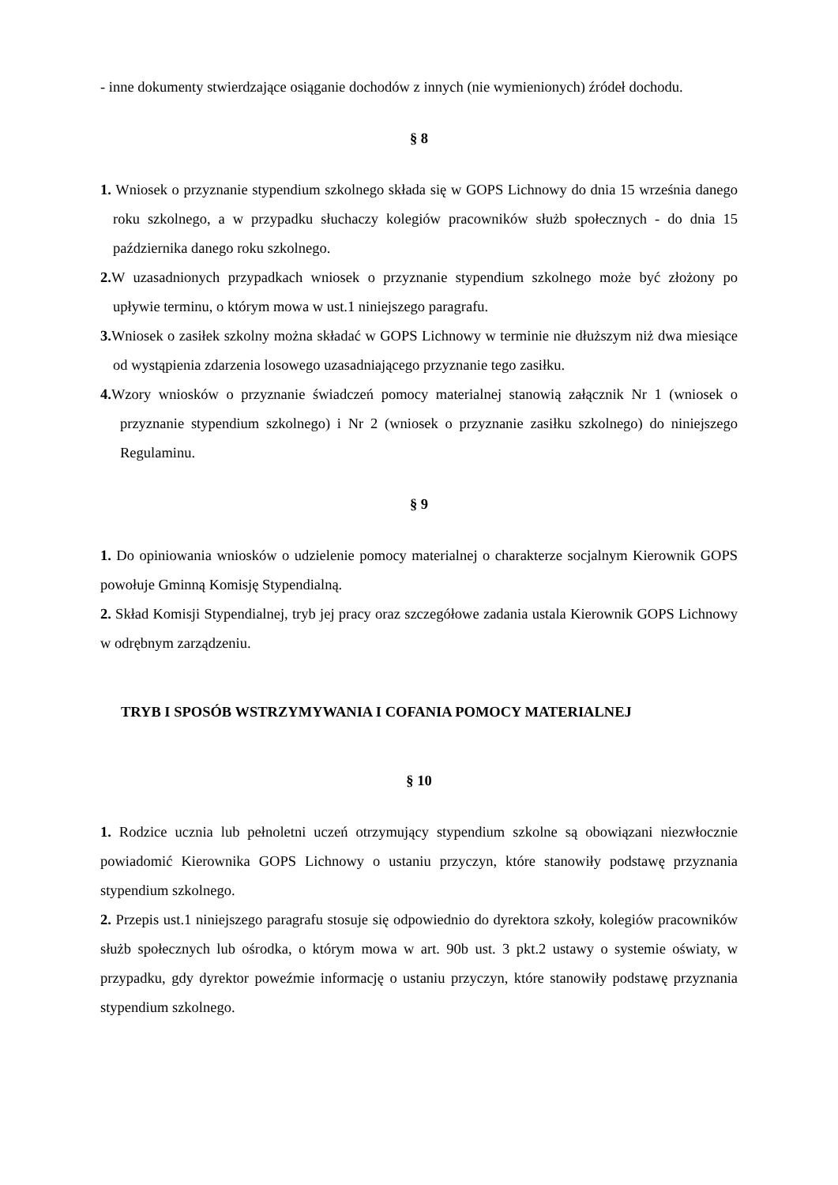- inne dokumenty stwierdzające osiąganie dochodów z innych (nie wymienionych) źródeł dochodu.
§ 8
1. Wniosek o przyznanie stypendium szkolnego składa się w GOPS Lichnowy do dnia 15 września danego roku szkolnego, a w przypadku słuchaczy kolegiów pracowników służb społecznych - do dnia 15 października danego roku szkolnego.
2. W uzasadnionych przypadkach wniosek o przyznanie stypendium szkolnego może być złożony po upływie terminu, o którym mowa w ust.1 niniejszego paragrafu.
3. Wniosek o zasiłek szkolny można składać w GOPS Lichnowy w terminie nie dłuższym niż dwa miesiące od wystąpienia zdarzenia losowego uzasadniającego przyznanie tego zasiłku.
4. Wzory wniosków o przyznanie świadczeń pomocy materialnej stanowią załącznik Nr 1 (wniosek o przyznanie stypendium szkolnego) i Nr 2 (wniosek o przyznanie zasiłku szkolnego) do niniejszego Regulaminu.
§ 9
1. Do opiniowania wniosków o udzielenie pomocy materialnej o charakterze socjalnym Kierownik GOPS powołuje Gminną Komisję Stypendialną.
2. Skład Komisji Stypendialnej, tryb jej pracy oraz szczegółowe zadania ustala Kierownik GOPS Lichnowy w odrębnym zarządzeniu.
TRYB I SPOSÓB WSTRZYMYWANIA I COFANIA POMOCY MATERIALNEJ
§ 10
1. Rodzice ucznia lub pełnoletni uczeń otrzymujący stypendium szkolne są obowiązani niezwłocznie powiadomić Kierownika GOPS Lichnowy o ustaniu przyczyn, które stanowiły podstawę przyznania stypendium szkolnego.
2. Przepis ust.1 niniejszego paragrafu stosuje się odpowiednio do dyrektora szkoły, kolegiów pracowników służb społecznych lub ośrodka, o którym mowa w art. 90b ust. 3 pkt.2 ustawy o systemie oświaty, w przypadku, gdy dyrektor poweźmie informację o ustaniu przyczyn, które stanowiły podstawę przyznania stypendium szkolnego.